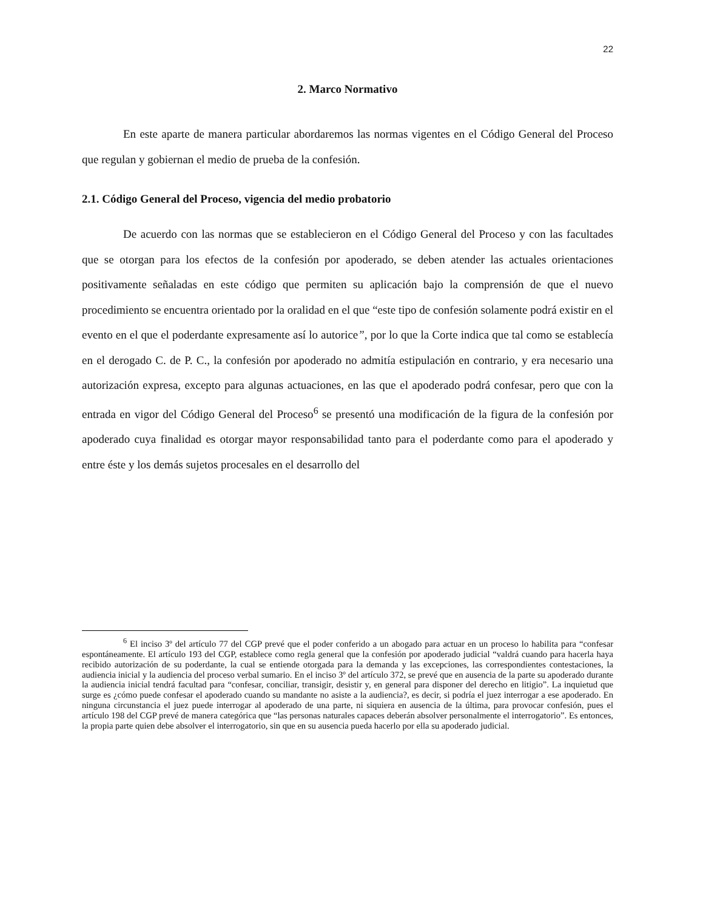22
2. Marco Normativo
En este aparte de manera particular abordaremos las normas vigentes en el Código General del Proceso que regulan y gobiernan el medio de prueba de la confesión.
2.1. Código General del Proceso, vigencia del medio probatorio
De acuerdo con las normas que se establecieron en el Código General del Proceso y con las facultades que se otorgan para los efectos de la confesión por apoderado, se deben atender las actuales orientaciones positivamente señaladas en este código que permiten su aplicación bajo la comprensión de que el nuevo procedimiento se encuentra orientado por la oralidad en el que “este tipo de confesión solamente podrá existir en el evento en el que el poderdante expresamente así lo autorice”, por lo que la Corte indica que tal como se establecía en el derogado C. de P. C., la confesión por apoderado no admitía estipulación en contrario, y era necesario una autorización expresa, excepto para algunas actuaciones, en las que el apoderado podrá confesar, pero que con la entrada en vigor del Código General del Proceso<sup>6</sup> se presentó una modificación de la figura de la confesión por apoderado cuya finalidad es otorgar mayor responsabilidad tanto para el poderdante como para el apoderado y entre éste y los demás sujetos procesales en el desarrollo del
<sup>6</sup> El inciso 3º del artículo 77 del CGP prevé que el poder conferido a un abogado para actuar en un proceso lo habilita para “confesar espontáneamente. El artículo 193 del CGP, establece como regla general que la confesión por apoderado judicial “valdrá cuando para hacerla haya recibido autorización de su poderdante, la cual se entiende otorgada para la demanda y las excepciones, las correspondientes contestaciones, la audiencia inicial y la audiencia del proceso verbal sumario. En el inciso 3º del artículo 372, se prevé que en ausencia de la parte su apoderado durante la audiencia inicial tendrá facultad para “confesar, conciliar, transigir, desistir y, en general para disponer del derecho en litigio”. La inquietud que surge es ¿cómo puede confesar el apoderado cuando su mandante no asiste a la audiencia?, es decir, si podría el juez interrogar a ese apoderado. En ninguna circunstancia el juez puede interrogar al apoderado de una parte, ni siquiera en ausencia de la última, para provocar confesión, pues el artículo 198 del CGP prevé de manera categórica que “las personas naturales capaces deberán absolver personalmente el interrogatorio”. Es entonces, la propia parte quien debe absolver el interrogatorio, sin que en su ausencia pueda hacerlo por ella su apoderado judicial.